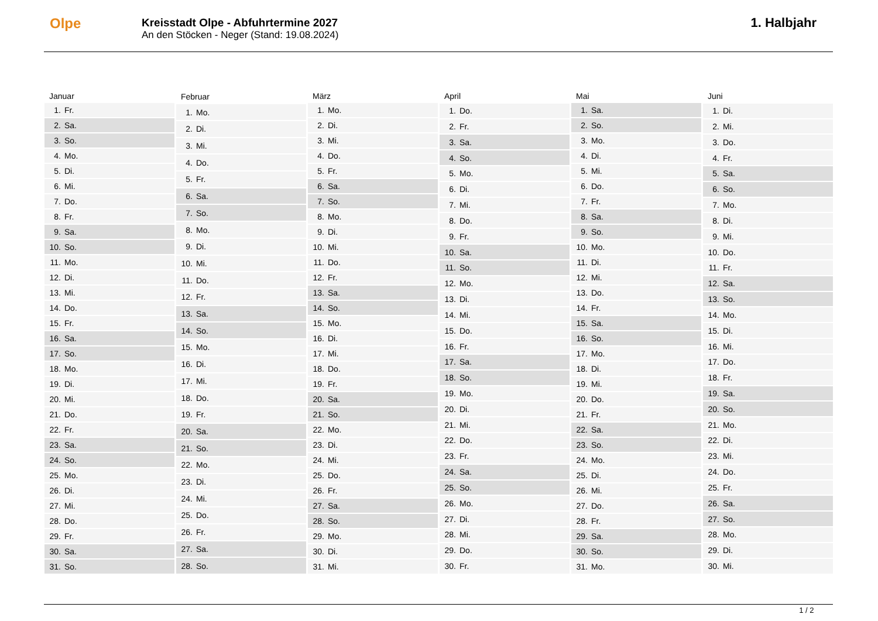Olpe
Kreisstadt Olpe - Abfuhrtermine 2027
An den Stöcken - Neger (Stand: 19.08.2024)
1. Halbjahr
| Januar | |
| --- | --- |
| 1. | Fr. |
| 2. | Sa. |
| 3. | So. |
| 4. | Mo. |
| 5. | Di. |
| 6. | Mi. |
| 7. | Do. |
| 8. | Fr. |
| 9. | Sa. |
| 10. | So. |
| 11. | Mo. |
| 12. | Di. |
| 13. | Mi. |
| 14. | Do. |
| 15. | Fr. |
| 16. | Sa. |
| 17. | So. |
| 18. | Mo. |
| 19. | Di. |
| 20. | Mi. |
| 21. | Do. |
| 22. | Fr. |
| 23. | Sa. |
| 24. | So. |
| 25. | Mo. |
| 26. | Di. |
| 27. | Mi. |
| 28. | Do. |
| 29. | Fr. |
| 30. | Sa. |
| 31. | So. |
| Februar | |
| --- | --- |
| 1. | Mo. |
| 2. | Di. |
| 3. | Mi. |
| 4. | Do. |
| 5. | Fr. |
| 6. | Sa. |
| 7. | So. |
| 8. | Mo. |
| 9. | Di. |
| 10. | Mi. |
| 11. | Do. |
| 12. | Fr. |
| 13. | Sa. |
| 14. | So. |
| 15. | Mo. |
| 16. | Di. |
| 17. | Mi. |
| 18. | Do. |
| 19. | Fr. |
| 20. | Sa. |
| 21. | So. |
| 22. | Mo. |
| 23. | Di. |
| 24. | Mi. |
| 25. | Do. |
| 26. | Fr. |
| 27. | Sa. |
| 28. | So. |
| März | |
| --- | --- |
| 1. | Mo. |
| 2. | Di. |
| 3. | Mi. |
| 4. | Do. |
| 5. | Fr. |
| 6. | Sa. |
| 7. | So. |
| 8. | Mo. |
| 9. | Di. |
| 10. | Mi. |
| 11. | Do. |
| 12. | Fr. |
| 13. | Sa. |
| 14. | So. |
| 15. | Mo. |
| 16. | Di. |
| 17. | Mi. |
| 18. | Do. |
| 19. | Fr. |
| 20. | Sa. |
| 21. | So. |
| 22. | Mo. |
| 23. | Di. |
| 24. | Mi. |
| 25. | Do. |
| 26. | Fr. |
| 27. | Sa. |
| 28. | So. |
| 29. | Mo. |
| 30. | Di. |
| 31. | Mi. |
| April | |
| --- | --- |
| 1. | Do. |
| 2. | Fr. |
| 3. | Sa. |
| 4. | So. |
| 5. | Mo. |
| 6. | Di. |
| 7. | Mi. |
| 8. | Do. |
| 9. | Fr. |
| 10. | Sa. |
| 11. | So. |
| 12. | Mo. |
| 13. | Di. |
| 14. | Mi. |
| 15. | Do. |
| 16. | Fr. |
| 17. | Sa. |
| 18. | So. |
| 19. | Mo. |
| 20. | Di. |
| 21. | Mi. |
| 22. | Do. |
| 23. | Fr. |
| 24. | Sa. |
| 25. | So. |
| 26. | Mo. |
| 27. | Di. |
| 28. | Mi. |
| 29. | Do. |
| 30. | Fr. |
| Mai | |
| --- | --- |
| 1. | Sa. |
| 2. | So. |
| 3. | Mo. |
| 4. | Di. |
| 5. | Mi. |
| 6. | Do. |
| 7. | Fr. |
| 8. | Sa. |
| 9. | So. |
| 10. | Mo. |
| 11. | Di. |
| 12. | Mi. |
| 13. | Do. |
| 14. | Fr. |
| 15. | Sa. |
| 16. | So. |
| 17. | Mo. |
| 18. | Di. |
| 19. | Mi. |
| 20. | Do. |
| 21. | Fr. |
| 22. | Sa. |
| 23. | So. |
| 24. | Mo. |
| 25. | Di. |
| 26. | Mi. |
| 27. | Do. |
| 28. | Fr. |
| 29. | Sa. |
| 30. | So. |
| 31. | Mo. |
| Juni | |
| --- | --- |
| 1. | Di. |
| 2. | Mi. |
| 3. | Do. |
| 4. | Fr. |
| 5. | Sa. |
| 6. | So. |
| 7. | Mo. |
| 8. | Di. |
| 9. | Mi. |
| 10. | Do. |
| 11. | Fr. |
| 12. | Sa. |
| 13. | So. |
| 14. | Mo. |
| 15. | Di. |
| 16. | Mi. |
| 17. | Do. |
| 18. | Fr. |
| 19. | Sa. |
| 20. | So. |
| 21. | Mo. |
| 22. | Di. |
| 23. | Mi. |
| 24. | Do. |
| 25. | Fr. |
| 26. | Sa. |
| 27. | So. |
| 28. | Mo. |
| 29. | Di. |
| 30. | Mi. |
1 / 2